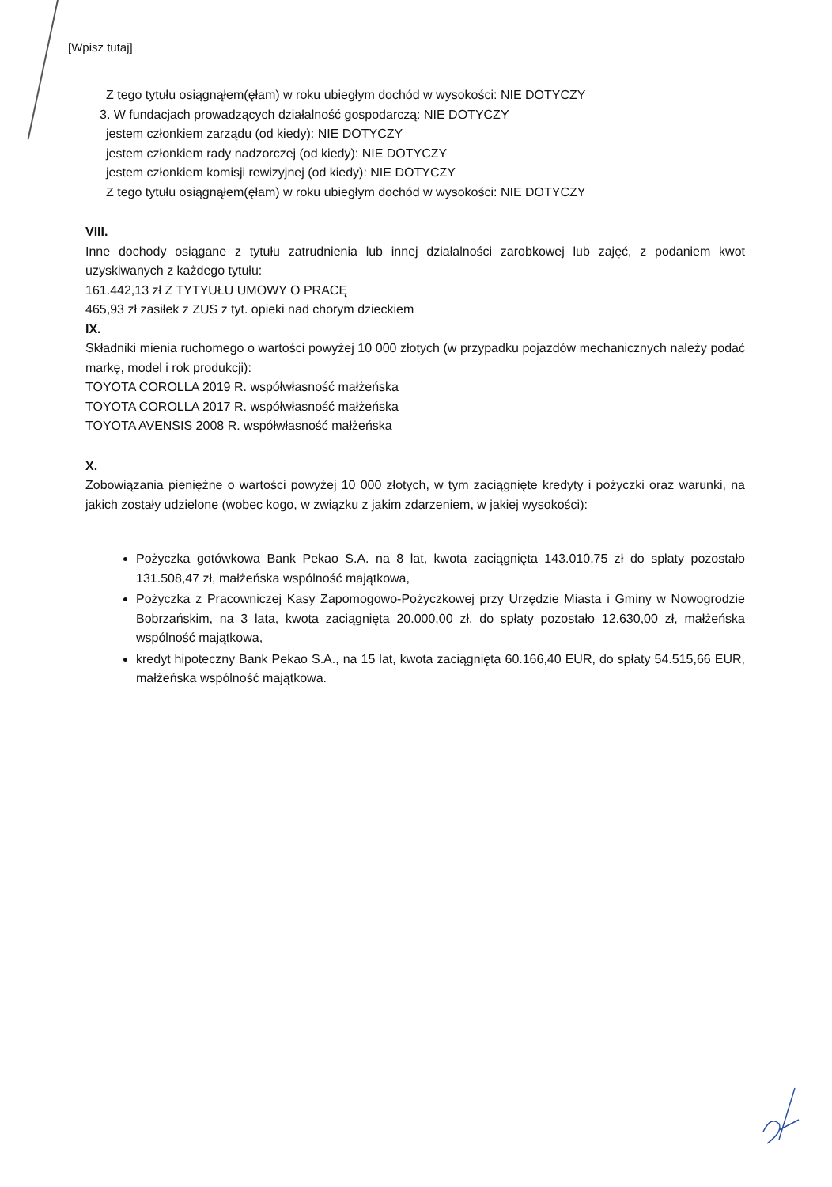[Wpisz tutaj]
Z tego tytułu osiągnąłem(ęłam) w roku ubiegłym dochód w wysokości: NIE DOTYCZY
3. W fundacjach prowadzących działalność gospodarczą: NIE DOTYCZY
jestem członkiem zarządu (od kiedy): NIE DOTYCZY
jestem członkiem rady nadzorczej (od kiedy): NIE DOTYCZY
jestem członkiem komisji rewizyjnej (od kiedy): NIE DOTYCZY
Z tego tytułu osiągnąłem(ęłam) w roku ubiegłym dochód w wysokości: NIE DOTYCZY
VIII.
Inne dochody osiągane z tytułu zatrudnienia lub innej działalności zarobkowej lub zajęć, z podaniem kwot uzyskiwanych z każdego tytułu:
161.442,13 zł Z TYTYUŁU UMOWY O PRACĘ
465,93 zł zasiłek z ZUS z tyt. opieki nad chorym dzieckiem
IX.
Składniki mienia ruchomego o wartości powyżej 10 000 złotych (w przypadku pojazdów mechanicznych należy podać markę, model i rok produkcji):
TOYOTA COROLLA 2019 R. współwłasność małżeńska
TOYOTA COROLLA 2017 R. współwłasność małżeńska
TOYOTA AVENSIS 2008 R. współwłasność małżeńska
X.
Zobowiązania pieniężne o wartości powyżej 10 000 złotych, w tym zaciągnięte kredyty i pożyczki oraz warunki, na jakich zostały udzielone (wobec kogo, w związku z jakim zdarzeniem, w jakiej wysokości):
Pożyczka gotówkowa Bank Pekao S.A. na 8 lat, kwota zaciągnięta 143.010,75 zł do spłaty pozostało 131.508,47 zł, małżeńska wspólność majątkowa,
Pożyczka z Pracowniczej Kasy Zapomogowo-Pożyczkowej przy Urzędzie Miasta i Gminy w Nowogrodzie Bobrzańskim, na 3 lata, kwota zaciągnięta 20.000,00 zł, do spłaty pozostało 12.630,00 zł, małżeńska wspólność majątkowa,
kredyt hipoteczny Bank Pekao S.A., na 15 lat, kwota zaciągnięta 60.166,40 EUR, do spłaty 54.515,66 EUR, małżeńska wspólność majątkowa.